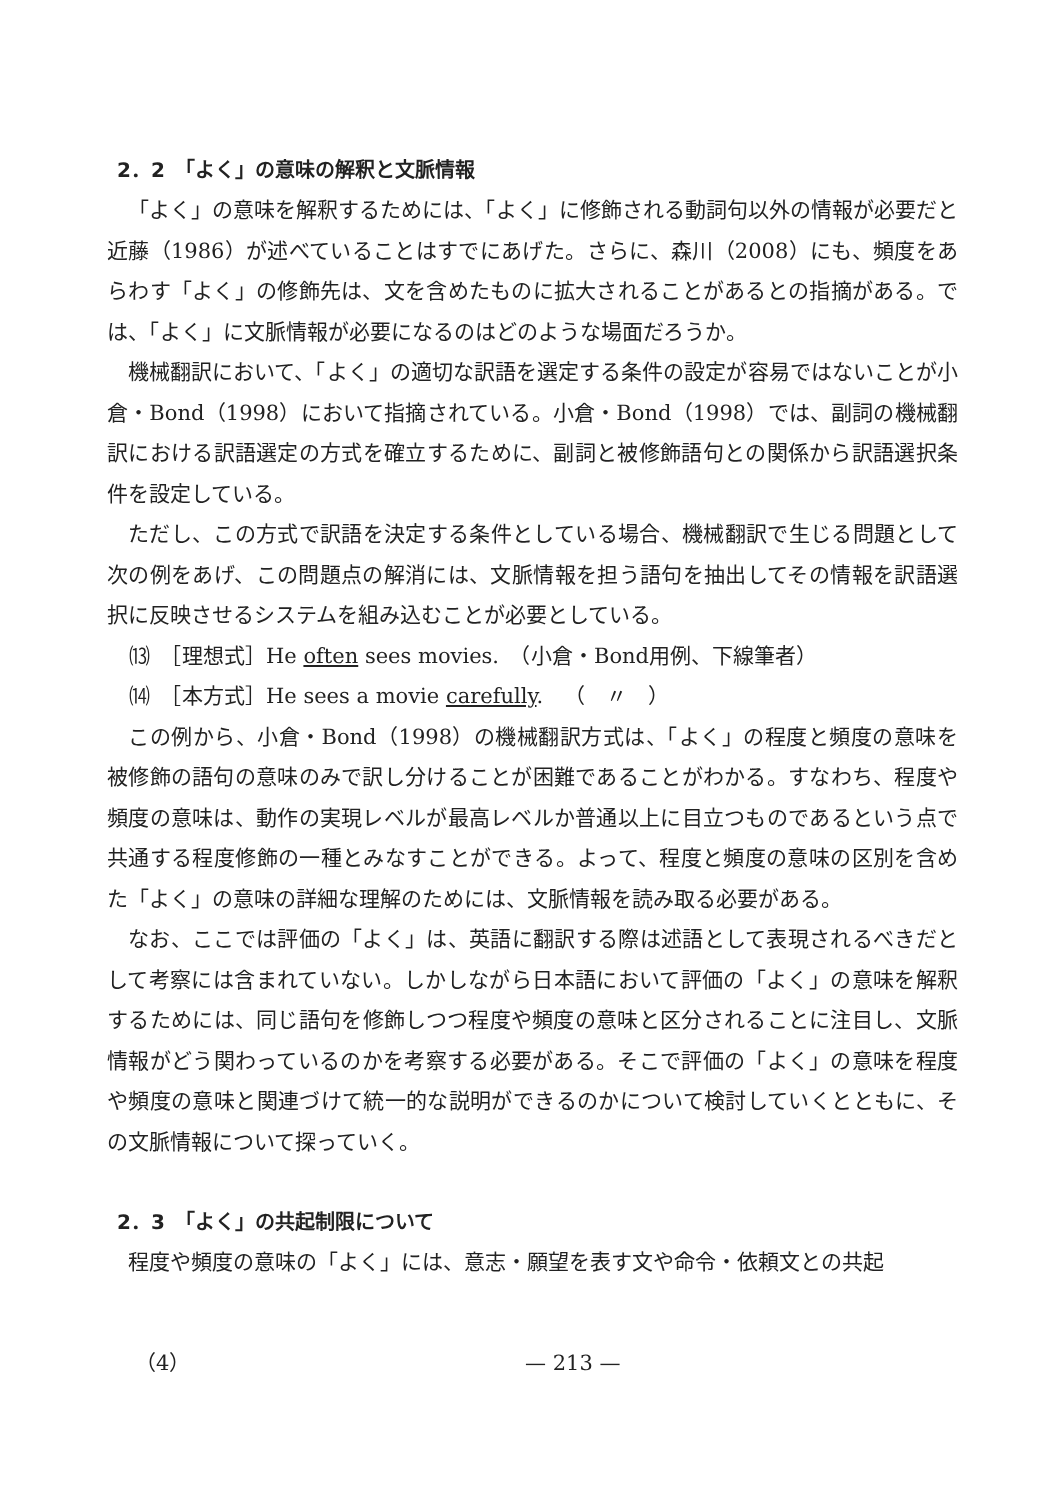2．2　「よく」の意味の解釈と文脈情報
「よく」の意味を解釈するためには、「よく」に修飾される動詞句以外の情報が必要だと近藤（1986）が述べていることはすでにあげた。さらに、森川（2008）にも、頻度をあらわす「よく」の修飾先は、文を含めたものに拡大されることがあるとの指摘がある。では、「よく」に文脈情報が必要になるのはどのような場面だろうか。
機械翻訳において、「よく」の適切な訳語を選定する条件の設定が容易ではないことが小倉・Bond（1998）において指摘されている。小倉・Bond（1998）では、副詞の機械翻訳における訳語選定の方式を確立するために、副詞と被修飾語句との関係から訳語選択条件を設定している。
ただし、この方式で訳語を決定する条件としている場合、機械翻訳で生じる問題として次の例をあげ、この問題点の解消には、文脈情報を担う語句を抽出してその情報を訳語選択に反映させるシステムを組み込むことが必要としている。
⒀　［理想式］He often sees movies.　（小倉・Bond用例、下線筆者）
⒁　［本方式］He sees a movie carefully.　（　〃　）
この例から、小倉・Bond（1998）の機械翻訳方式は、「よく」の程度と頻度の意味を被修飾の語句の意味のみで訳し分けることが困難であることがわかる。すなわち、程度や頻度の意味は、動作の実現レベルが最高レベルか普通以上に目立つものであるという点で共通する程度修飾の一種とみなすことができる。よって、程度と頻度の意味の区別を含めた「よく」の意味の詳細な理解のためには、文脈情報を読み取る必要がある。
なお、ここでは評価の「よく」は、英語に翻訳する際は述語として表現されるべきだとして考察には含まれていない。しかしながら日本語において評価の「よく」の意味を解釈するためには、同じ語句を修飾しつつ程度や頻度の意味と区分されることに注目し、文脈情報がどう関わっているのかを考察する必要がある。そこで評価の「よく」の意味を程度や頻度の意味と関連づけて統一的な説明ができるのかについて検討していくとともに、その文脈情報について探っていく。
2．3　「よく」の共起制限について
程度や頻度の意味の「よく」には、意志・願望を表す文や命令・依頼文との共起
（4） — 213 —